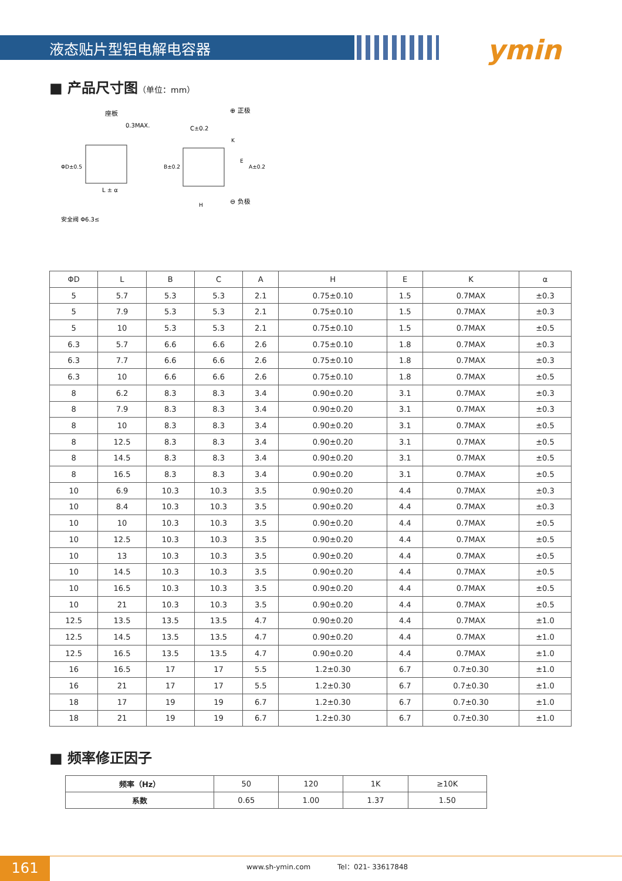液态贴片型铝电解电容器
ymin
■ 产品尺寸图（单位：mm）
座板
0.3MAX.
C±0.2
⊕ 正极
⊖ 负极
L ± α
安全阀 Φ6.3≤
H
ΦD±0.5
B±0.2
A±0.2
E
K
| ΦD | L | B | C | A | H | E | K | α |
| --- | --- | --- | --- | --- | --- | --- | --- | --- |
| 5 | 5.7 | 5.3 | 5.3 | 2.1 | 0.75±0.10 | 1.5 | 0.7MAX | ±0.3 |
| 5 | 7.9 | 5.3 | 5.3 | 2.1 | 0.75±0.10 | 1.5 | 0.7MAX | ±0.3 |
| 5 | 10 | 5.3 | 5.3 | 2.1 | 0.75±0.10 | 1.5 | 0.7MAX | ±0.5 |
| 6.3 | 5.7 | 6.6 | 6.6 | 2.6 | 0.75±0.10 | 1.8 | 0.7MAX | ±0.3 |
| 6.3 | 7.7 | 6.6 | 6.6 | 2.6 | 0.75±0.10 | 1.8 | 0.7MAX | ±0.3 |
| 6.3 | 10 | 6.6 | 6.6 | 2.6 | 0.75±0.10 | 1.8 | 0.7MAX | ±0.5 |
| 8 | 6.2 | 8.3 | 8.3 | 3.4 | 0.90±0.20 | 3.1 | 0.7MAX | ±0.3 |
| 8 | 7.9 | 8.3 | 8.3 | 3.4 | 0.90±0.20 | 3.1 | 0.7MAX | ±0.3 |
| 8 | 10 | 8.3 | 8.3 | 3.4 | 0.90±0.20 | 3.1 | 0.7MAX | ±0.5 |
| 8 | 12.5 | 8.3 | 8.3 | 3.4 | 0.90±0.20 | 3.1 | 0.7MAX | ±0.5 |
| 8 | 14.5 | 8.3 | 8.3 | 3.4 | 0.90±0.20 | 3.1 | 0.7MAX | ±0.5 |
| 8 | 16.5 | 8.3 | 8.3 | 3.4 | 0.90±0.20 | 3.1 | 0.7MAX | ±0.5 |
| 10 | 6.9 | 10.3 | 10.3 | 3.5 | 0.90±0.20 | 4.4 | 0.7MAX | ±0.3 |
| 10 | 8.4 | 10.3 | 10.3 | 3.5 | 0.90±0.20 | 4.4 | 0.7MAX | ±0.3 |
| 10 | 10 | 10.3 | 10.3 | 3.5 | 0.90±0.20 | 4.4 | 0.7MAX | ±0.5 |
| 10 | 12.5 | 10.3 | 10.3 | 3.5 | 0.90±0.20 | 4.4 | 0.7MAX | ±0.5 |
| 10 | 13 | 10.3 | 10.3 | 3.5 | 0.90±0.20 | 4.4 | 0.7MAX | ±0.5 |
| 10 | 14.5 | 10.3 | 10.3 | 3.5 | 0.90±0.20 | 4.4 | 0.7MAX | ±0.5 |
| 10 | 16.5 | 10.3 | 10.3 | 3.5 | 0.90±0.20 | 4.4 | 0.7MAX | ±0.5 |
| 10 | 21 | 10.3 | 10.3 | 3.5 | 0.90±0.20 | 4.4 | 0.7MAX | ±0.5 |
| 12.5 | 13.5 | 13.5 | 13.5 | 4.7 | 0.90±0.20 | 4.4 | 0.7MAX | ±1.0 |
| 12.5 | 14.5 | 13.5 | 13.5 | 4.7 | 0.90±0.20 | 4.4 | 0.7MAX | ±1.0 |
| 12.5 | 16.5 | 13.5 | 13.5 | 4.7 | 0.90±0.20 | 4.4 | 0.7MAX | ±1.0 |
| 16 | 16.5 | 17 | 17 | 5.5 | 1.2±0.30 | 6.7 | 0.7±0.30 | ±1.0 |
| 16 | 21 | 17 | 17 | 5.5 | 1.2±0.30 | 6.7 | 0.7±0.30 | ±1.0 |
| 18 | 17 | 19 | 19 | 6.7 | 1.2±0.30 | 6.7 | 0.7±0.30 | ±1.0 |
| 18 | 21 | 19 | 19 | 6.7 | 1.2±0.30 | 6.7 | 0.7±0.30 | ±1.0 |
■ 频率修正因子
| 频率（Hz） | 50 | 120 | 1K | ≥10K |
| --- | --- | --- | --- | --- |
| 系数 | 0.65 | 1.00 | 1.37 | 1.50 |
161
www.sh-ymin.com Tel：021- 33617848